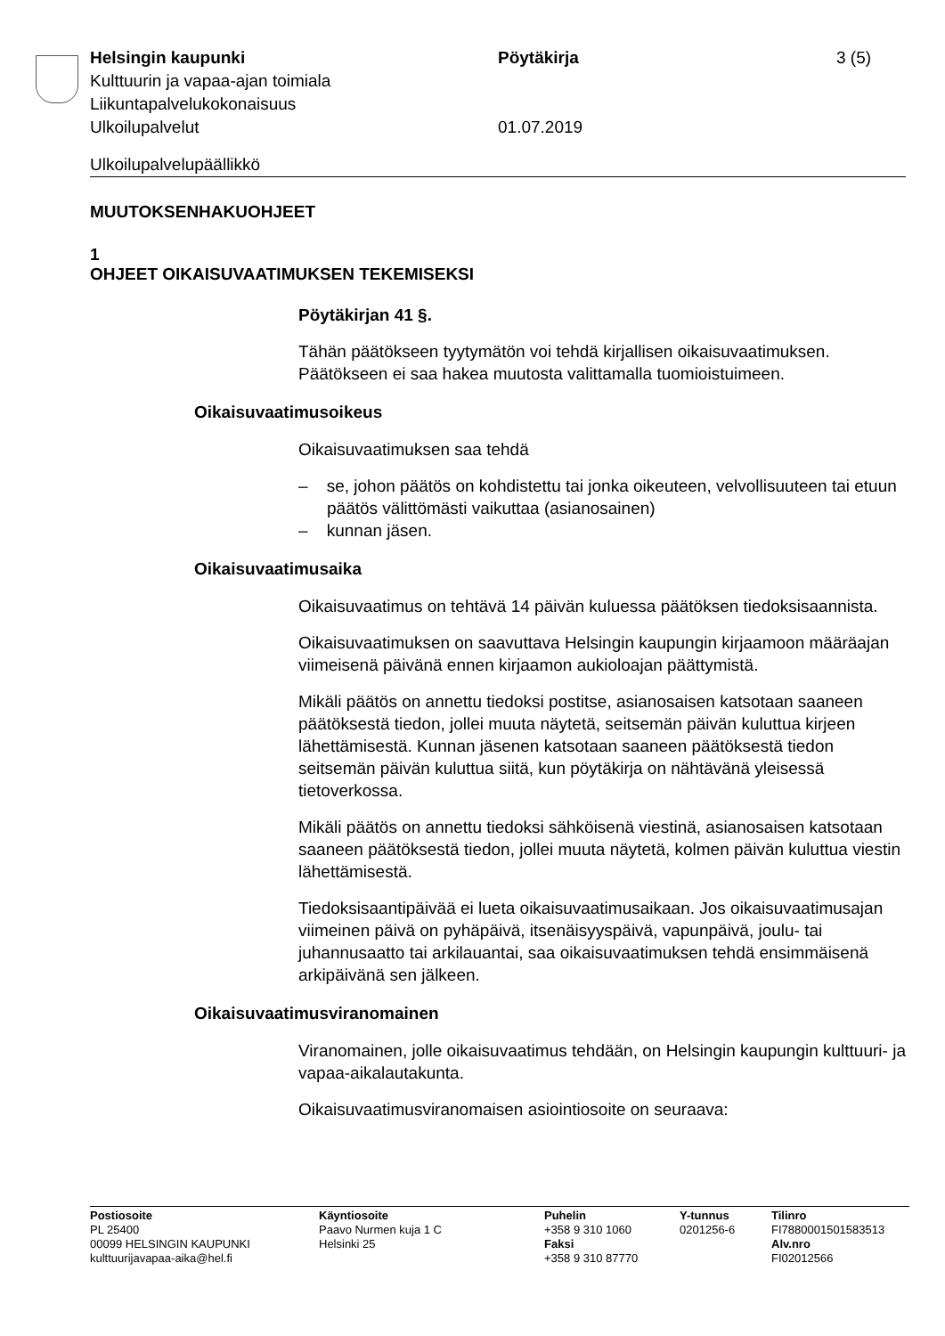Helsingin kaupunki
Kulttuurin ja vapaa-ajan toimiala
Liikuntapalvelukokonaisuus
Ulkoilupalvelut
Pöytäkirja
01.07.2019
3 (5)
Ulkoilupalvelupäällikkö
MUUTOKSENHAKUOHJEET
1
OHJEET OIKAISUVAATIMUKSEN TEKEMISEKSI
Pöytäkirjan 41 §.
Tähän päätökseen tyytymätön voi tehdä kirjallisen oikaisuvaatimuksen. Päätökseen ei saa hakea muutosta valittamalla tuomioistuimeen.
Oikaisuvaatimusoikeus
Oikaisuvaatimuksen saa tehdä
– se, johon päätös on kohdistettu tai jonka oikeuteen, velvollisuuteen tai etuun päätös välittömästi vaikuttaa (asianosainen)
– kunnan jäsen.
Oikaisuvaatimusaika
Oikaisuvaatimus on tehtävä 14 päivän kuluessa päätöksen tiedoksisaannista.
Oikaisuvaatimuksen on saavuttava Helsingin kaupungin kirjaamoon määräajan viimeisenä päivänä ennen kirjaamon aukioloajan päättymistä.
Mikäli päätös on annettu tiedoksi postitse, asianosaisen katsotaan saaneen päätöksestä tiedon, jollei muuta näytetä, seitsemän päivän kuluttua kirjeen lähettämisestä. Kunnan jäsenen katsotaan saaneen päätöksestä tiedon seitsemän päivän kuluttua siitä, kun pöytäkirja on nähtävänä yleisessä tietoverkossa.
Mikäli päätös on annettu tiedoksi sähköisenä viestinä, asianosaisen katsotaan saaneen päätöksestä tiedon, jollei muuta näytetä, kolmen päivän kuluttua viestin lähettämisestä.
Tiedoksisaantipäivää ei lueta oikaisuvaatimusaikaan. Jos oikaisuvaatimusajan viimeinen päivä on pyhäpäivä, itsenäisyyspäivä, vapunpäivä, joulu- tai juhannusaatto tai arkilauantai, saa oikaisuvaatimuksen tehdä ensimmäisenä arkipäivänä sen jälkeen.
Oikaisuvaatimusviranomainen
Viranomainen, jolle oikaisuvaatimus tehdään, on Helsingin kaupungin kulttuuri- ja vapaa-aikalautakunta.
Oikaisuvaatimusviranomaisen asiointiosoite on seuraava:
Postiosoite
PL 25400
00099 HELSINGIN KAUPUNKI
kulttuurijavapaa-aika@hel.fi
Käyntiosoite
Paavo Nurmen kuja 1 C
Helsinki 25
Puhelin
+358 9 310 1060
Faksi
+358 9 310 87770
Y-tunnus
0201256-6
Tilinro
FI7880001501583513
Alv.nro
FI02012566